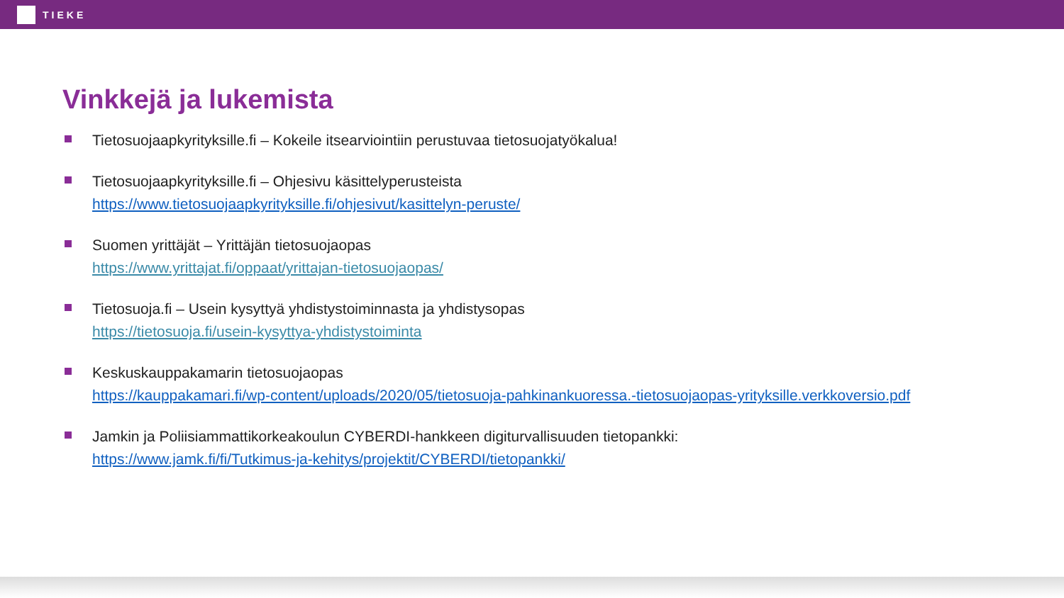TIEKE
Vinkkejä ja lukemista
Tietosuojaapkyrityksille.fi – Kokeile itsearviointiin perustuvaa tietosuojatyökalua!
Tietosuojaapkyrityksille.fi – Ohjesivu käsittelyperusteista
https://www.tietosuojaapkyrityksille.fi/ohjesivut/kasittelyn-peruste/
Suomen yrittäjät – Yrittäjän tietosuojaopas
https://www.yrittajat.fi/oppaat/yrittajan-tietosuojaopas/
Tietosuoja.fi – Usein kysyttyä yhdistystoiminnasta ja yhdistysopas
https://tietosuoja.fi/usein-kysyttya-yhdistystoiminta
Keskuskauppakamarin tietosuojaopas
https://kauppakamari.fi/wp-content/uploads/2020/05/tietosuoja-pahkinankuoressa.-tietosuojaopas-yrityksille.verkkoversio.pdf
Jamkin ja Poliisiammattikorkeakoulun CYBERDI-hankkeen digiturvallisuuden tietopankki:
https://www.jamk.fi/fi/Tutkimus-ja-kehitys/projektit/CYBERDI/tietopankki/